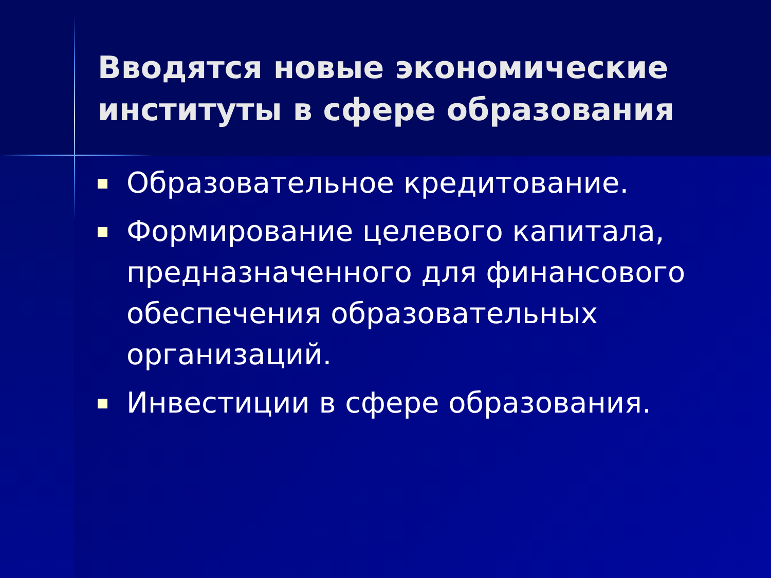Вводятся новые экономические институты в сфере образования
Образовательное кредитование.
Формирование целевого капитала, предназначенного для финансового обеспечения образовательных организаций.
Инвестиции в сфере образования.